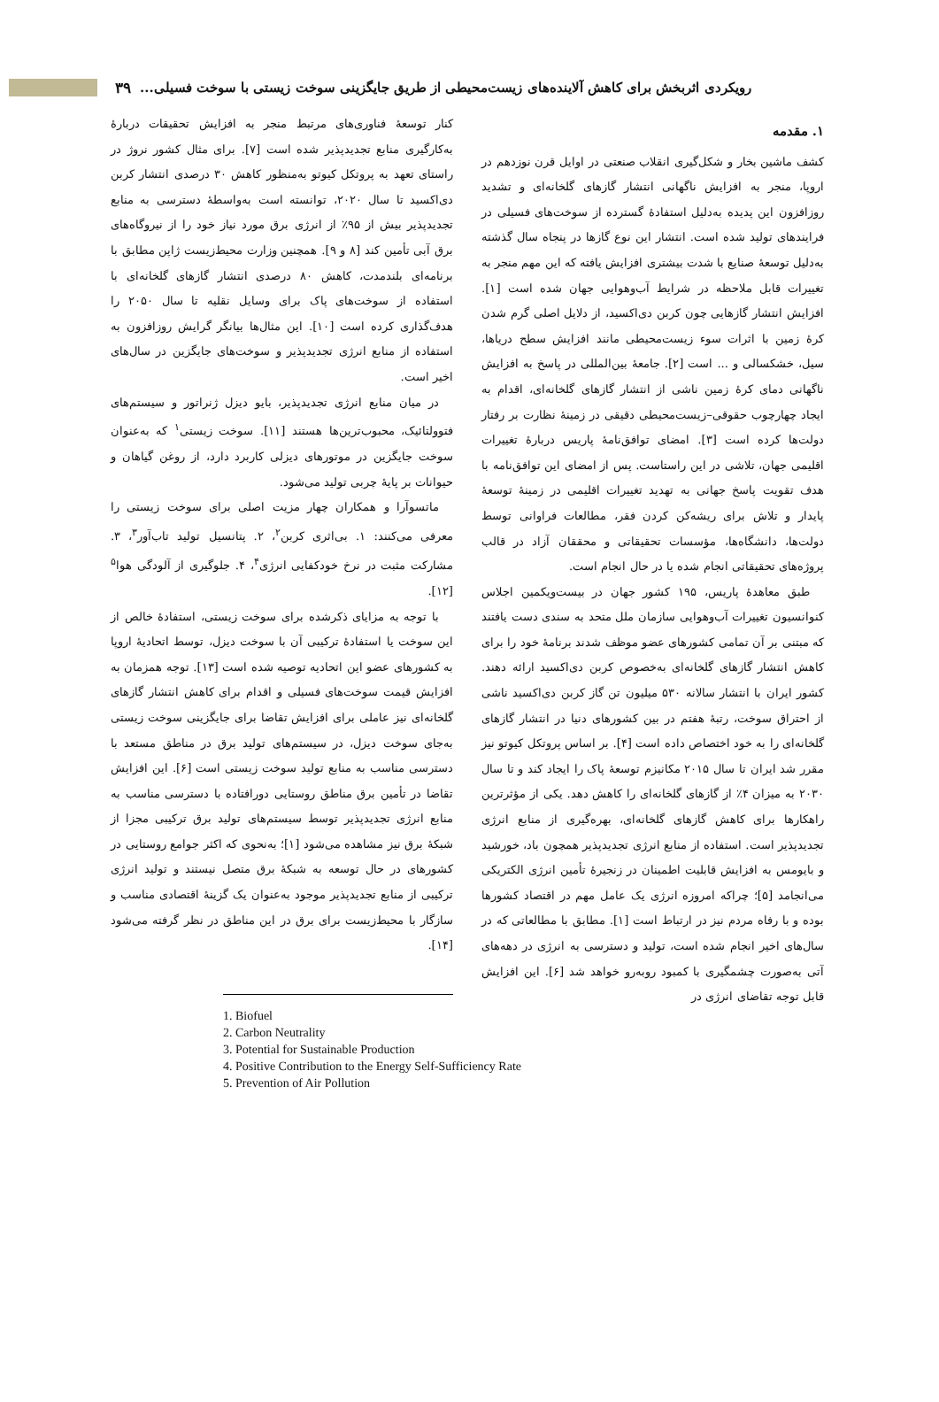۳۹
رویکردی اثربخش برای کاهش آلاینده‌های زیست‌محیطی از طریق جایگزینی سوخت زیستی با سوخت فسیلی...
۱. مقدمه
کشف ماشین بخار و شکل‌گیری انقلاب صنعتی در اوایل قرن نوزدهم در اروپا، منجر به افزایش ناگهانی انتشار گازهای گلخانه‌ای و تشدید روزافزون این پدیده به‌دلیل استفادهٔ گسترده از سوخت‌های فسیلی در فرایندهای تولید شده است. انتشار این نوع گازها در پنجاه سال گذشته به‌دلیل توسعهٔ صنایع با شدت بیشتری افزایش یافته که این مهم منجر به تغییرات قابل ملاحظه در شرایط آب‌وهوایی جهان شده است [۱]. افزایش انتشار گازهایی چون کربن دی‌اکسید، از دلایل اصلی گرم شدن کرهٔ زمین با اثرات سوء زیست‌محیطی مانند افزایش سطح دریاها، سیل، خشکسالی و ... است [۲]. جامعهٔ بین‌المللی در پاسخ به افزایش ناگهانی دمای کرهٔ زمین ناشی از انتشار گازهای گلخانه‌ای، اقدام به ایجاد چهارچوب حقوقی–زیست‌محیطی دقیقی در زمینهٔ نظارت بر رفتار دولت‌ها کرده است [۳]. امضای توافق‌نامهٔ پاریس دربارهٔ تغییرات اقلیمی جهان، تلاشی در این راستاست. پس از امضای این توافق‌نامه با هدف تقویت پاسخ جهانی به تهدید تغییرات اقلیمی در زمینهٔ توسعهٔ پایدار و تلاش برای ریشه‌کن کردن فقر، مطالعات فراوانی توسط دولت‌ها، دانشگاه‌ها، مؤسسات تحقیقاتی و محققان آزاد در قالب پروژه‌های تحقیقاتی انجام شده یا در حال انجام است.
طبق معاهدهٔ پاریس، ۱۹۵ کشور جهان در بیست‌ویکمین اجلاس کنوانسیون تغییرات آب‌وهوایی سازمان ملل متحد به سندی دست یافتند که مبتنی بر آن تمامی کشورهای عضو موظف شدند برنامهٔ خود را برای کاهش انتشار گازهای گلخانه‌ای به‌خصوص کربن دی‌اکسید ارائه دهند. کشور ایران با انتشار سالانه ۵۳۰ میلیون تن گاز کربن دی‌اکسید ناشی از احتراق سوخت، رتبهٔ هفتم در بین کشورهای دنیا در انتشار گازهای گلخانه‌ای را به خود اختصاص داده است [۴]. بر اساس پروتکل کیوتو نیز مقرر شد ایران تا سال ۲۰۱۵ مکانیزم توسعهٔ پاک را ایجاد کند و تا سال ۲۰۳۰ به میزان ۴٪ از گازهای گلخانه‌ای را کاهش دهد. یکی از مؤثرترین راهکارها برای کاهش گازهای گلخانه‌ای، بهره‌گیری از منابع انرژی تجدیدپذیر است. استفاده از منابع انرژی تجدیدپذیر همچون باد، خورشید و بایومس به افزایش قابلیت اطمینان در زنجیرهٔ تأمین انرژی الکتریکی می‌انجامد [۵]؛ چراکه امروزه انرژی یک عامل مهم در اقتصاد کشورها بوده و با رفاه مردم نیز در ارتباط است [۱]. مطابق با مطالعاتی که در سال‌های اخیر انجام شده است، تولید و دسترسی به انرژی در دهه‌های آتی به‌صورت چشمگیری با کمبود روبه‌رو خواهد شد [۶]. این افزایش قابل توجه تقاضای انرژی در
کنار توسعهٔ فناوری‌های مرتبط منجر به افزایش تحقیقات دربارهٔ به‌کارگیری منابع تجدیدپذیر شده است [۷]. برای مثال کشور نروژ در راستای تعهد به پروتکل کیوتو به‌منظور کاهش ۳۰ درصدی انتشار کربن دی‌اکسید تا سال ۲۰۲۰، توانسته است به‌واسطهٔ دسترسی به منابع تجدیدپذیر بیش از ۹۵٪ از انرژی برق مورد نیاز خود را از نیروگاه‌های برق آبی تأمین کند [۸ و ۹]. همچنین وزارت محیط‌زیست ژاپن مطابق با برنامه‌ای بلندمدت، کاهش ۸۰ درصدی انتشار گازهای گلخانه‌ای با استفاده از سوخت‌های پاک برای وسایل نقلیه تا سال ۲۰۵۰ را هدف‌گذاری کرده است [۱۰]. این مثال‌ها بیانگر گرایش روزافزون به استفاده از منابع انرژی تجدیدپذیر و سوخت‌های جایگزین در سال‌های اخیر است.
در میان منابع انرژی تجدیدپذیر، بایو دیزل ژنراتور و سیستم‌های فتوولتائیک، محبوب‌ترین‌ها هستند [۱۱]. سوخت زیستی<sup>۱</sup> که به‌عنوان سوخت جایگزین در موتورهای دیزلی کاربرد دارد، از روغن گیاهان و حیوانات بر پایهٔ چربی تولید می‌شود.
ماتسوآرا و همکاران چهار مزیت اصلی برای سوخت زیستی را معرفی می‌کنند: ۱. بی‌اثری کربن<sup>۲</sup>، ۲. پتانسیل تولید تاب‌آور<sup>۳</sup>، ۳. مشارکت مثبت در نرخ خودکفایی انرژی<sup>۴</sup>، ۴. جلوگیری از آلودگی هوا<sup>۵</sup> [۱۲].
با توجه به مزایای ذکرشده برای سوخت زیستی، استفادهٔ خالص از این سوخت یا استفادهٔ ترکیبی آن با سوخت دیزل، توسط اتحادیهٔ اروپا به کشورهای عضو این اتحادیه توصیه شده است [۱۳]. توجه همزمان به افزایش قیمت سوخت‌های فسیلی و اقدام برای کاهش انتشار گازهای گلخانه‌ای نیز عاملی برای افزایش تقاضا برای جایگزینی سوخت زیستی به‌جای سوخت دیزل، در سیستم‌های تولید برق در مناطق مستعد با دسترسی مناسب به منابع تولید سوخت زیستی است [۶]. این افزایش تقاضا در تأمین برق مناطق روستایی دورافتاده با دسترسی مناسب به منابع انرژی تجدیدپذیر توسط سیستم‌های تولید برق ترکیبی مجزا از شبکهٔ برق نیز مشاهده می‌شود [۱]؛ به‌نحوی که اکثر جوامع روستایی در کشورهای در حال توسعه به شبکهٔ برق متصل نیستند و تولید انرژی ترکیبی از منابع تجدیدپذیر موجود به‌عنوان یک گزینهٔ اقتصادی مناسب و سازگار با محیط‌زیست برای برق در این مناطق در نظر گرفته می‌شود [۱۴].
1. Biofuel
2. Carbon Neutrality
3. Potential for Sustainable Production
4. Positive Contribution to the Energy Self-Sufficiency Rate
5. Prevention of Air Pollution